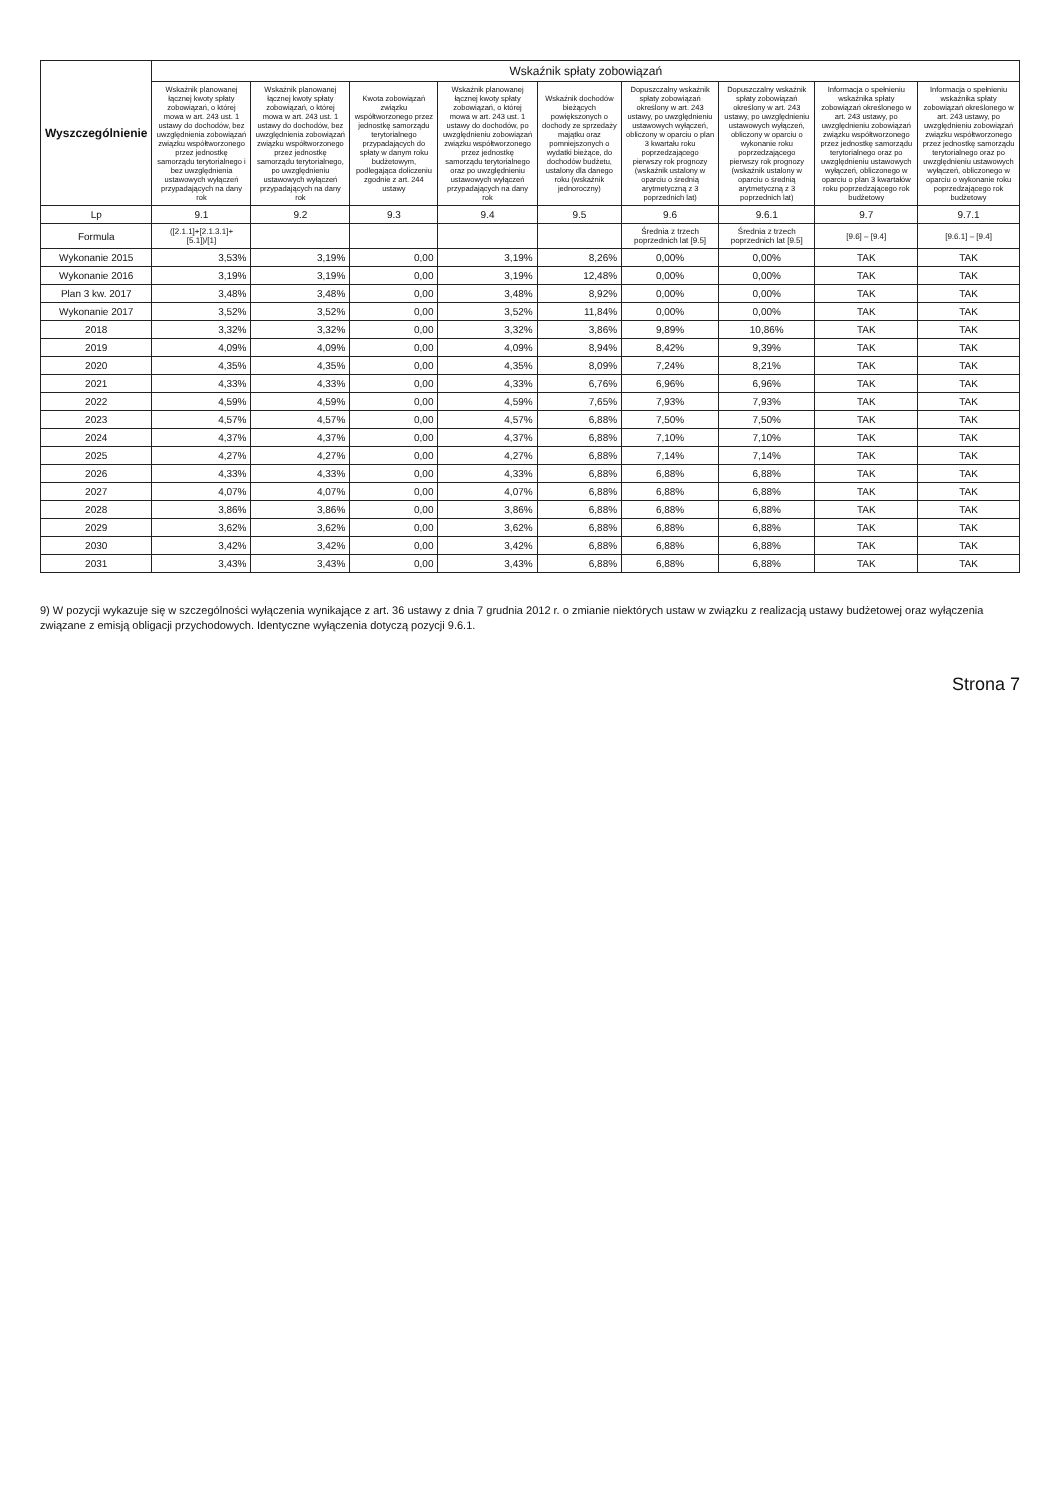| Wyszczególnienie | Wskaźnik spłaty zobowiązań | | | | | | | | |
| --- | --- | --- | --- | --- | --- | --- | --- | --- | --- |
| | Wskaźnik planowanej łącznej kwoty spłaty zobowiązań, o której mowa w art. 243 ust. 1 ustawy do dochodów, bez uwzględnienia zobowiązań związku współtworzonego przez jednostkę samorządu terytorialnego i bez uwzględnienia ustawowych wyłączeń przypadających na dany rok | Wskaźnik planowanej łącznej kwoty spłaty zobowiązań, o której mowa w art. 243 ust. 1 ustawy do dochodów, bez uwzględnienia zobowiązań związku współtworzonego przez jednostkę samorządu terytorialnego, po uwzględnieniu ustawowych wyłączeń przypadających na dany rok | Kwota zobowiązań związku współtworzonego przez jednostkę samorządu terytorialnego przypadających do spłaty w danym roku budżetowym, podlegająca doliczeniu zgodnie z art. 244 ustawy | Wskaźnik planowanej łącznej kwoty spłaty zobowiązań, o której mowa w art. 243 ust. 1 ustawy do dochodów, po uwzględnieniu zobowiązań związku współtworzonego przez jednostkę samorządu terytorialnego oraz po uwzględnieniu ustawowych wyłączeń przypadających na dany rok | Wskaźnik dochodów bieżących powiększonych o dochody ze sprzedaży majątku oraz pomniejszonych o wydatki bieżące, do dochodów budżetu, ustalony dla danego roku (wskaźnik jednoroczny) | Dopuszczalny wskaźnik spłaty zobowiązań określony w art. 243 ustawy, po uwzględnieniu ustawowych wyłączeń, obliczony w oparciu o plan 3 kwartału roku poprzedzającego pierwszy rok prognozy (wskaźnik ustalony w oparciu o średnią arytmetyczną z 3 poprzednich lat) | Dopuszczalny wskaźnik spłaty zobowiązań określony w art. 243 ustawy, po uwzględnieniu ustawowych wyłączeń, obliczony w oparciu o wykonanie roku poprzedzającego pierwszy rok prognozy (wskaźnik ustalony w oparciu o średnią arytmetyczną z 3 poprzednich lat) | Informacja o spełnieniu wskaźnika spłaty zobowiązań określonego w art. 243 ustawy, po uwzględnieniu zobowiązań związku współtworzonego przez jednostkę samorządu terytorialnego oraz po uwzględnieniu ustawowych wyłączeń, obliczonego w oparciu o plan 3 kwartałów roku poprzedzającego rok budżetowy | Informacja o spełnieniu wskaźnika spłaty zobowiązań określonego w art. 243 ustawy, po uwzględnieniu zobowiązań związku współtworzonego przez jednostkę samorządu terytorialnego oraz po uwzględnieniu ustawowych wyłączeń, obliczonego w oparciu o wykonanie roku poprzedzającego rok budżetowy |
| Lp | 9.1 | 9.2 | 9.3 | 9.4 | 9.5 | 9.6 | 9.6.1 | 9.7 | 9.7.1 |
| Formula | ([2.1.1]+[2.1.3.1]+[5.1])/[1] | | | | | Średnia z trzech poprzednich lat [9.5] | Średnia z trzech poprzednich lat [9.5] | [9.6] – [9.4] | [9.6.1] – [9.4] |
| Wykonanie 2015 | 3,53% | 3,19% | 0,00 | 3,19% | 8,26% | 0,00% | 0,00% | TAK | TAK |
| Wykonanie 2016 | 3,19% | 3,19% | 0,00 | 3,19% | 12,48% | 0,00% | 0,00% | TAK | TAK |
| Plan 3 kw. 2017 | 3,48% | 3,48% | 0,00 | 3,48% | 8,92% | 0,00% | 0,00% | TAK | TAK |
| Wykonanie 2017 | 3,52% | 3,52% | 0,00 | 3,52% | 11,84% | 0,00% | 0,00% | TAK | TAK |
| 2018 | 3,32% | 3,32% | 0,00 | 3,32% | 3,86% | 9,89% | 10,86% | TAK | TAK |
| 2019 | 4,09% | 4,09% | 0,00 | 4,09% | 8,94% | 8,42% | 9,39% | TAK | TAK |
| 2020 | 4,35% | 4,35% | 0,00 | 4,35% | 8,09% | 7,24% | 8,21% | TAK | TAK |
| 2021 | 4,33% | 4,33% | 0,00 | 4,33% | 6,76% | 6,96% | 6,96% | TAK | TAK |
| 2022 | 4,59% | 4,59% | 0,00 | 4,59% | 7,65% | 7,93% | 7,93% | TAK | TAK |
| 2023 | 4,57% | 4,57% | 0,00 | 4,57% | 6,88% | 7,50% | 7,50% | TAK | TAK |
| 2024 | 4,37% | 4,37% | 0,00 | 4,37% | 6,88% | 7,10% | 7,10% | TAK | TAK |
| 2025 | 4,27% | 4,27% | 0,00 | 4,27% | 6,88% | 7,14% | 7,14% | TAK | TAK |
| 2026 | 4,33% | 4,33% | 0,00 | 4,33% | 6,88% | 6,88% | 6,88% | TAK | TAK |
| 2027 | 4,07% | 4,07% | 0,00 | 4,07% | 6,88% | 6,88% | 6,88% | TAK | TAK |
| 2028 | 3,86% | 3,86% | 0,00 | 3,86% | 6,88% | 6,88% | 6,88% | TAK | TAK |
| 2029 | 3,62% | 3,62% | 0,00 | 3,62% | 6,88% | 6,88% | 6,88% | TAK | TAK |
| 2030 | 3,42% | 3,42% | 0,00 | 3,42% | 6,88% | 6,88% | 6,88% | TAK | TAK |
| 2031 | 3,43% | 3,43% | 0,00 | 3,43% | 6,88% | 6,88% | 6,88% | TAK | TAK |
9) W pozycji wykazuje się w szczególności wyłączenia wynikające z art. 36 ustawy z dnia 7 grudnia 2012 r. o zmianie niektórych ustaw w związku z realizacją ustawy budżetowej oraz wyłączenia związane z emisją obligacji przychodowych. Identyczne wyłączenia dotyczą pozycji 9.6.1.
Strona 7